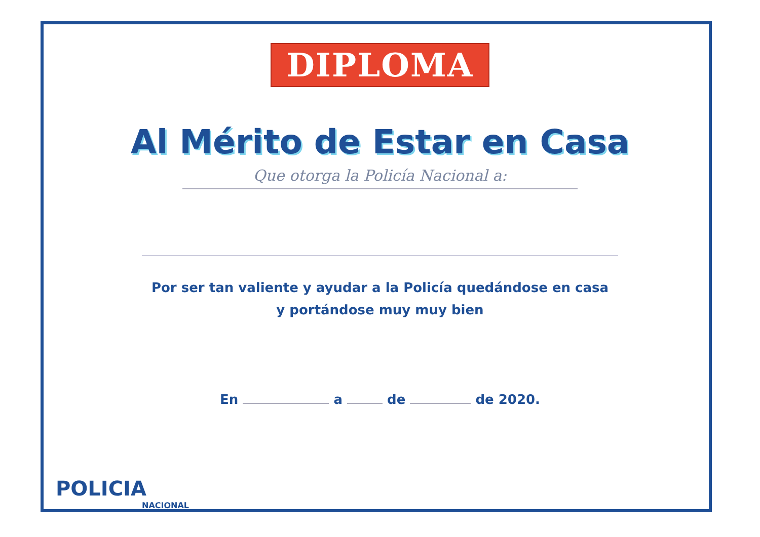DIPLOMA
Al Mérito de Estar en Casa
Que otorga la Policía Nacional a:
Por ser tan valiente y ayudar a la Policía quedándose en casa
y portándose muy muy bien
En a de de 2020.
POLICIA
NACIONAL